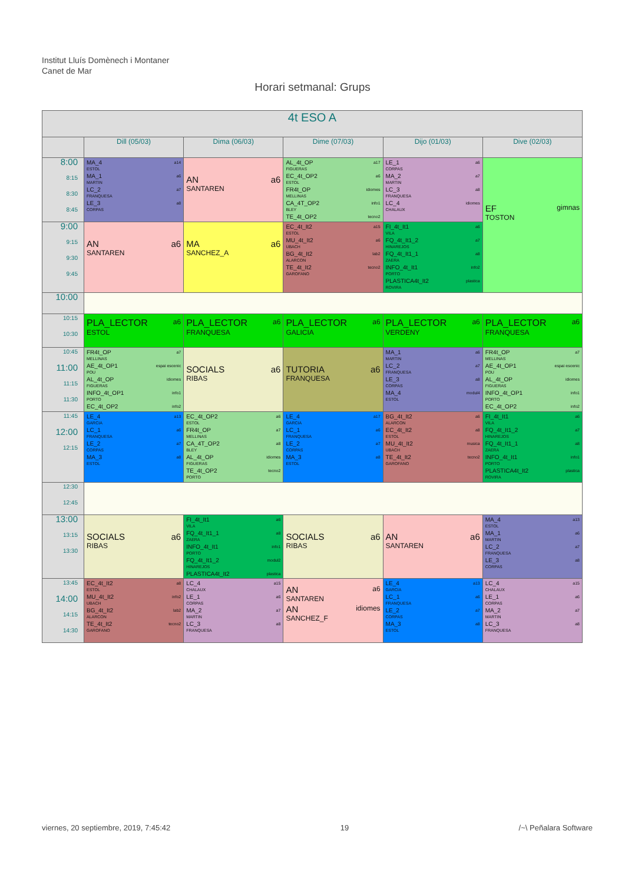Institut Lluís Domènech i Montaner
Canet de Mar
Horari setmanal: Grups
| 4t ESO A | | | | | |
| --- | --- | --- | --- | --- | --- |
| | Dill (05/03) | Dima (06/03) | Dime (07/03) | Dijo (01/03) | Dive (02/03) |
| 8:00 8:15 8:30 8:45 | MA_4 a14 ESTOL MA_1 a6 MARTIN LC_2 a7 FRANQUESA LE_3 a8 CORPAS | AN a6 SANTAREN | AL_4t_OP a17 FIGUERAS EC_4t_OP2 a6 ESTOL FR4t_OP idiomes MELLINAS CA_4T_OP2 info1 BLEY TE_4t_OP2 tecno2 | LE_1 a6 CORPAS MA_2 a7 MARTIN LC_3 a8 FRANQUESA LC_4 idiomes CHALAUX | EF gimnas TOSTON |
| 9:00 9:15 9:30 9:45 | AN a6 SANTAREN | MA a6 SANCHEZ_A | EC_4t_It2 a15 ESTOL MU_4t_It2 a6 UBACH BG_4t_It2 lab2 ALARCON TE_4t_It2 tecno2 GAROFANO | FI_4t_It1 a6 VILA FQ_4t_It1_2 a7 HINAREJOS FQ_4t_It1_1 a8 ZAERA INFO_4t_It1 info2 PORTO PLASTICA4t_It2 plastica ROVIRA | |
| 10:00 | | | | | |
| 10:15 10:30 | PLA_LECTOR a6 ESTOL | PLA_LECTOR a6 FRANQUESA | PLA_LECTOR a6 GALICIA | PLA_LECTOR a6 VERDENY | PLA_LECTOR a6 FRANQUESA |
| 10:45 11:00 11:15 11:30 | FR4t_OP a7 MELLINAS AE_4t_OP1 espai escenic POU AL_4t_OP idiomes FIGUERAS INFO_4t_OP1 info1 PORTO EC_4t_OP2 info2 | SOCIALS a6 RIBAS | TUTORIA a6 FRANQUESA | MA_1 a6 MARTIN LC_2 a7 FRANQUESA LE_3 a8 CORPAS MA_4 modul4 ESTOL | FR4t_OP a7 MELLINAS AE_4t_OP1 espai escenic POU AL_4t_OP idiomes FIGUERAS INFO_4t_OP1 info1 PORTO EC_4t_OP2 info2 |
| 11:45 12:00 12:15 | LE_4 a13 GARCIA LC_1 a6 FRANQUESA LE_2 a7 CORPAS MA_3 a8 ESTOL | EC_4t_OP2 a6 ESTOL FR4t_OP a7 MELLINAS CA_4T_OP2 a8 BLEY AL_4t_OP idiomes FIGUERAS TE_4t_OP2 tecno2 PORTO | LE_4 a17 GARCIA LC_1 a6 FRANQUESA LE_2 a7 CORPAS MA_3 a8 ESTOL | BG_4t_It2 a6 ALARCON EC_4t_It2 a8 ESTOL MU_4t_It2 musica UBACH TE_4t_It2 tecno2 GAROFANO | FI_4t_It1 a6 VILA FQ_4t_It1_2 a7 HINAREJOS FQ_4t_It1_1 a8 ZAERA INFO_4t_It1 info1 PORTO PLASTICA4t_It2 plastica ROVIRA |
| 12:30 12:45 | | | | | |
| 13:00 13:15 13:30 | SOCIALS a6 RIBAS | FI_4t_It1 a6 VILA FQ_4t_It1_1 a8 ZAERA INFO_4t_It1 info1 PORTO FQ_4t_It1_2 modul2 HINAREJOS PLASTICA4t_It2 plastica | SOCIALS a6 RIBAS | AN a6 SANTAREN | MA_4 a13 ESTOL MA_1 a6 MARTIN LC_2 a7 FRANQUESA LE_3 a8 CORPAS |
| 13:45 14:00 14:15 14:30 | EC_4t_It2 a8 ESTOL MU_4t_It2 info2 UBACH BG_4t_It2 lab2 ALARCON TE_4t_It2 tecno2 GAROFANO | LC_4 a15 CHALAUX LE_1 a6 CORPAS MA_2 a7 MARTIN LC_3 a8 FRANQUESA | AN a6 SANTAREN AN idiomes SANCHEZ_F | LE_4 a13 GARCIA LC_1 a6 FRANQUESA LE_2 a7 CORPAS MA_3 a8 ESTOL | LC_4 a15 CHALAUX LE_1 a6 CORPAS MA_2 a7 MARTIN LC_3 a8 FRANQUESA |
viernes, 20 septiembre, 2019, 7:45:42 19 /~\ Peñalara Software